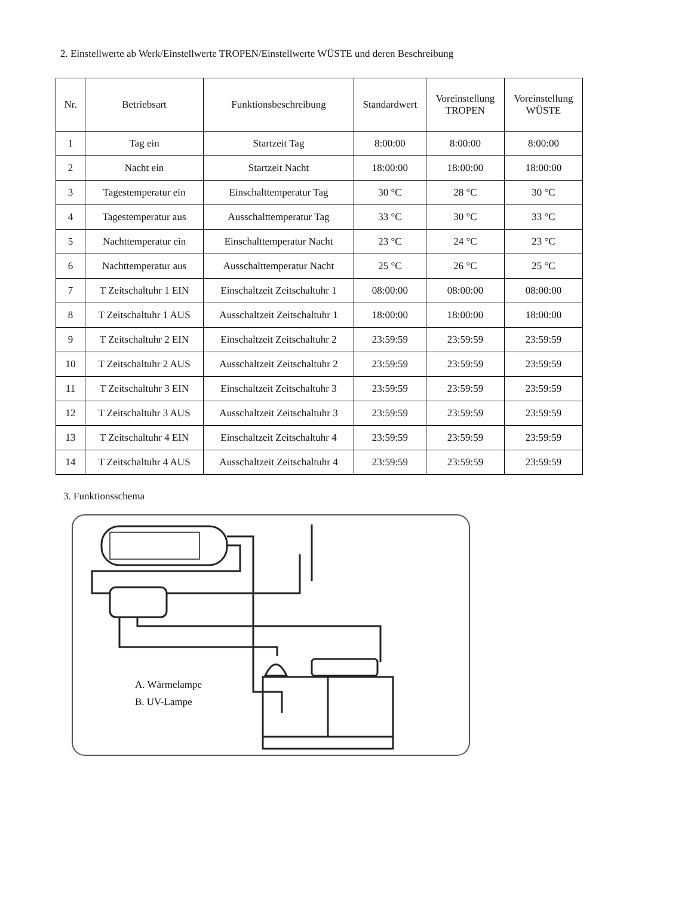2. Einstellwerte ab Werk/Einstellwerte TROPEN/Einstellwerte WÜSTE und deren Beschreibung
| Nr. | Betriebsart | Funktionsbeschreibung | Standardwert | Voreinstellung TROPEN | Voreinstellung WÜSTE |
| --- | --- | --- | --- | --- | --- |
| 1 | Tag ein | Startzeit Tag | 8:00:00 | 8:00:00 | 8:00:00 |
| 2 | Nacht ein | Startzeit Nacht | 18:00:00 | 18:00:00 | 18:00:00 |
| 3 | Tagestemperatur ein | Einschalttemperatur Tag | 30 °C | 28 °C | 30 °C |
| 4 | Tagestemperatur aus | Ausschalttemperatur Tag | 33 °C | 30 °C | 33 °C |
| 5 | Nachttemperatur ein | Einschalttemperatur Nacht | 23 °C | 24 °C | 23 °C |
| 6 | Nachttemperatur aus | Ausschalttemperatur Nacht | 25 °C | 26 °C | 25 °C |
| 7 | T Zeitschaltuhr 1 EIN | Einschaltzeit Zeitschaltuhr 1 | 08:00:00 | 08:00:00 | 08:00:00 |
| 8 | T Zeitschaltuhr 1 AUS | Ausschaltzeit Zeitschaltuhr 1 | 18:00:00 | 18:00:00 | 18:00:00 |
| 9 | T Zeitschaltuhr 2 EIN | Einschaltzeit Zeitschaltuhr 2 | 23:59:59 | 23:59:59 | 23:59:59 |
| 10 | T Zeitschaltuhr 2 AUS | Ausschaltzeit Zeitschaltuhr 2 | 23:59:59 | 23:59:59 | 23:59:59 |
| 11 | T Zeitschaltuhr 3 EIN | Einschaltzeit Zeitschaltuhr 3 | 23:59:59 | 23:59:59 | 23:59:59 |
| 12 | T Zeitschaltuhr 3 AUS | Ausschaltzeit Zeitschaltuhr 3 | 23:59:59 | 23:59:59 | 23:59:59 |
| 13 | T Zeitschaltuhr 4 EIN | Einschaltzeit Zeitschaltuhr 4 | 23:59:59 | 23:59:59 | 23:59:59 |
| 14 | T Zeitschaltuhr 4 AUS | Ausschaltzeit Zeitschaltuhr 4 | 23:59:59 | 23:59:59 | 23:59:59 |
3. Funktionsschema
A. Wärmelampe
B. UV-Lampe